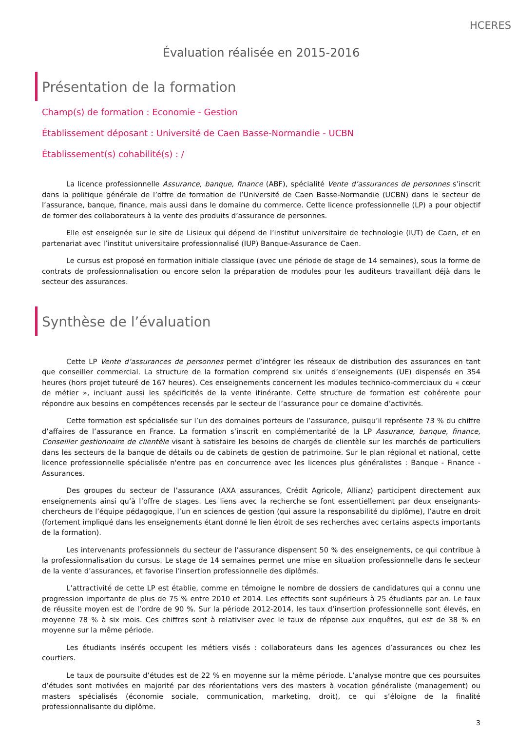HCERES
Évaluation réalisée en 2015-2016
Présentation de la formation
Champ(s) de formation : Economie - Gestion
Établissement déposant : Université de Caen Basse-Normandie - UCBN
Établissement(s) cohabilité(s) : /
La licence professionnelle Assurance, banque, finance (ABF), spécialité Vente d’assurances de personnes s’inscrit dans la politique générale de l’offre de formation de l’Université de Caen Basse-Normandie (UCBN) dans le secteur de l’assurance, banque, finance, mais aussi dans le domaine du commerce. Cette licence professionnelle (LP) a pour objectif de former des collaborateurs à la vente des produits d’assurance de personnes.
Elle est enseignée sur le site de Lisieux qui dépend de l’institut universitaire de technologie (IUT) de Caen, et en partenariat avec l’institut universitaire professionnalisé (IUP) Banque-Assurance de Caen.
Le cursus est proposé en formation initiale classique (avec une période de stage de 14 semaines), sous la forme de contrats de professionnalisation ou encore selon la préparation de modules pour les auditeurs travaillant déjà dans le secteur des assurances.
Synthèse de l’évaluation
Cette LP Vente d’assurances de personnes permet d’intégrer les réseaux de distribution des assurances en tant que conseiller commercial. La structure de la formation comprend six unités d’enseignements (UE) dispensés en 354 heures (hors projet tuteuré de 167 heures). Ces enseignements concernent les modules technico-commerciaux du « cœur de métier », incluant aussi les spécificités de la vente itinérante. Cette structure de formation est cohérente pour répondre aux besoins en compétences recensés par le secteur de l’assurance pour ce domaine d’activités.
Cette formation est spécialisée sur l’un des domaines porteurs de l’assurance, puisqu’il représente 73 % du chiffre d’affaires de l’assurance en France. La formation s’inscrit en complémentarité de la LP Assurance, banque, finance, Conseiller gestionnaire de clientèle visant à satisfaire les besoins de chargés de clientèle sur les marchés de particuliers dans les secteurs de la banque de détails ou de cabinets de gestion de patrimoine. Sur le plan régional et national, cette licence professionnelle spécialisée n'entre pas en concurrence avec les licences plus généralistes : Banque - Finance - Assurances.
Des groupes du secteur de l’assurance (AXA assurances, Crédit Agricole, Allianz) participent directement aux enseignements ainsi qu’à l’offre de stages. Les liens avec la recherche se font essentiellement par deux enseignants-chercheurs de l’équipe pédagogique, l’un en sciences de gestion (qui assure la responsabilité du diplôme), l’autre en droit (fortement impliqué dans les enseignements étant donné le lien étroit de ses recherches avec certains aspects importants de la formation).
Les intervenants professionnels du secteur de l’assurance dispensent 50 % des enseignements, ce qui contribue à la professionnalisation du cursus. Le stage de 14 semaines permet une mise en situation professionnelle dans le secteur de la vente d’assurances, et favorise l’insertion professionnelle des diplômés.
L’attractivité de cette LP est établie, comme en témoigne le nombre de dossiers de candidatures qui a connu une progression importante de plus de 75 % entre 2010 et 2014. Les effectifs sont supérieurs à 25 étudiants par an. Le taux de réussite moyen est de l’ordre de 90 %. Sur la période 2012-2014, les taux d’insertion professionnelle sont élevés, en moyenne 78 % à six mois. Ces chiffres sont à relativiser avec le taux de réponse aux enquêtes, qui est de 38 % en moyenne sur la même période.
Les étudiants insérés occupent les métiers visés : collaborateurs dans les agences d’assurances ou chez les courtiers.
Le taux de poursuite d’études est de 22 % en moyenne sur la même période. L’analyse montre que ces poursuites d’études sont motivées en majorité par des réorientations vers des masters à vocation généraliste (management) ou masters spécialisés (économie sociale, communication, marketing, droit), ce qui s’éloigne de la finalité professionnalisante du diplôme.
3